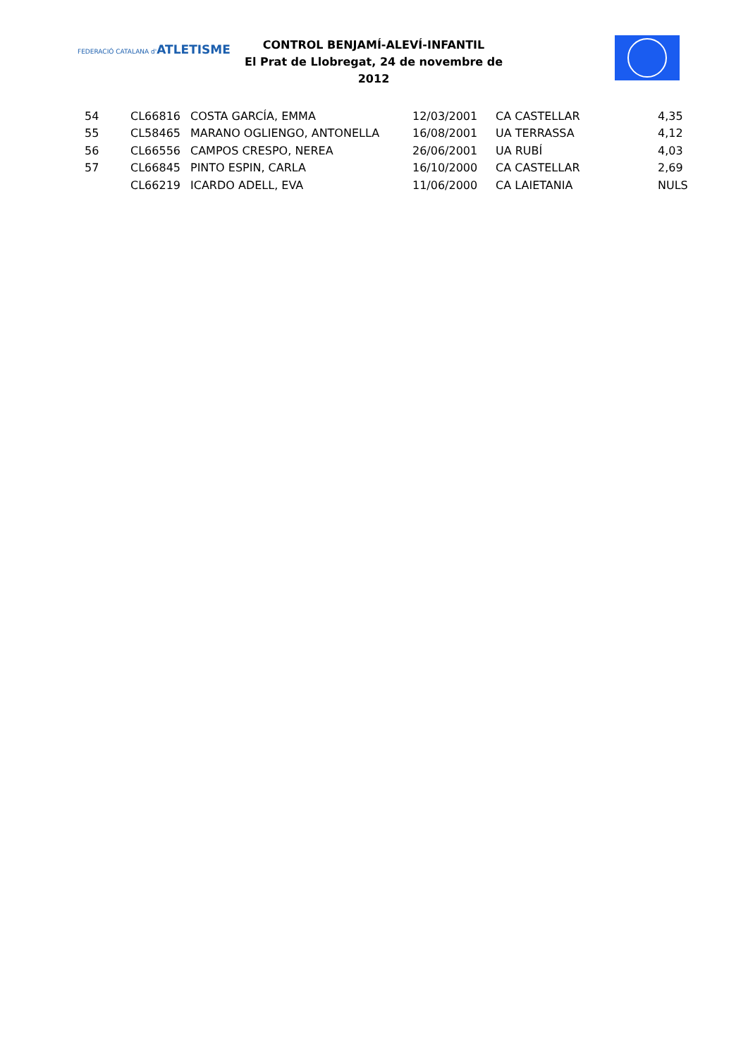FEDERACIÓ CATALANA d'ATLETISME
CONTROL BENJAMÍ-ALEVÍ-INFANTIL
El Prat de Llobregat, 24 de novembre de 2012
| 54 | CL66816 | COSTA GARCÍA, EMMA | 12/03/2001 | CA CASTELLAR | 4,35 |
| 55 | CL58465 | MARANO OGLIENGO, ANTONELLA | 16/08/2001 | UA TERRASSA | 4,12 |
| 56 | CL66556 | CAMPOS CRESPO, NEREA | 26/06/2001 | UA RUBÍ | 4,03 |
| 57 | CL66845 | PINTO ESPIN, CARLA | 16/10/2000 | CA CASTELLAR | 2,69 |
| | CL66219 | ICARDO ADELL, EVA | 11/06/2000 | CA LAIETANIA | NULS |